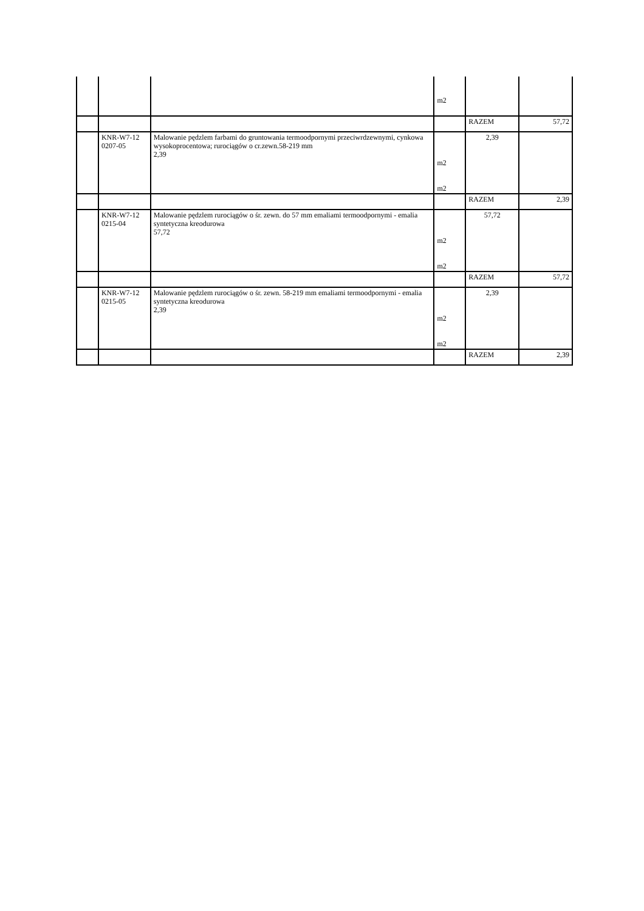| | | | m2 | | |
| | | | | RAZEM | 57,72 |
| | KNR-W7-12 0207-05 | Malowanie pędzlem farbami do gruntowania termoodpornymi przeciwrdzewnymi, cynkowa wysokoprocentowa; rurociągów o cr.zewn.58-219 mm 2,39 | m2 m2 | 2,39 | |
| | | | | RAZEM | 2,39 |
| | KNR-W7-12 0215-04 | Malowanie pędzlem rurociągów o śr. zewn. do 57 mm emaliami termoodpornymi - emalia syntetyczna kreodurowa 57,72 | m2 m2 | 57,72 | |
| | | | | RAZEM | 57,72 |
| | KNR-W7-12 0215-05 | Malowanie pędzlem rurociągów o śr. zewn. 58-219 mm emaliami termoodpornymi - emalia syntetyczna kreodurowa 2,39 | m2 m2 | 2,39 | |
| | | | | RAZEM | 2,39 |